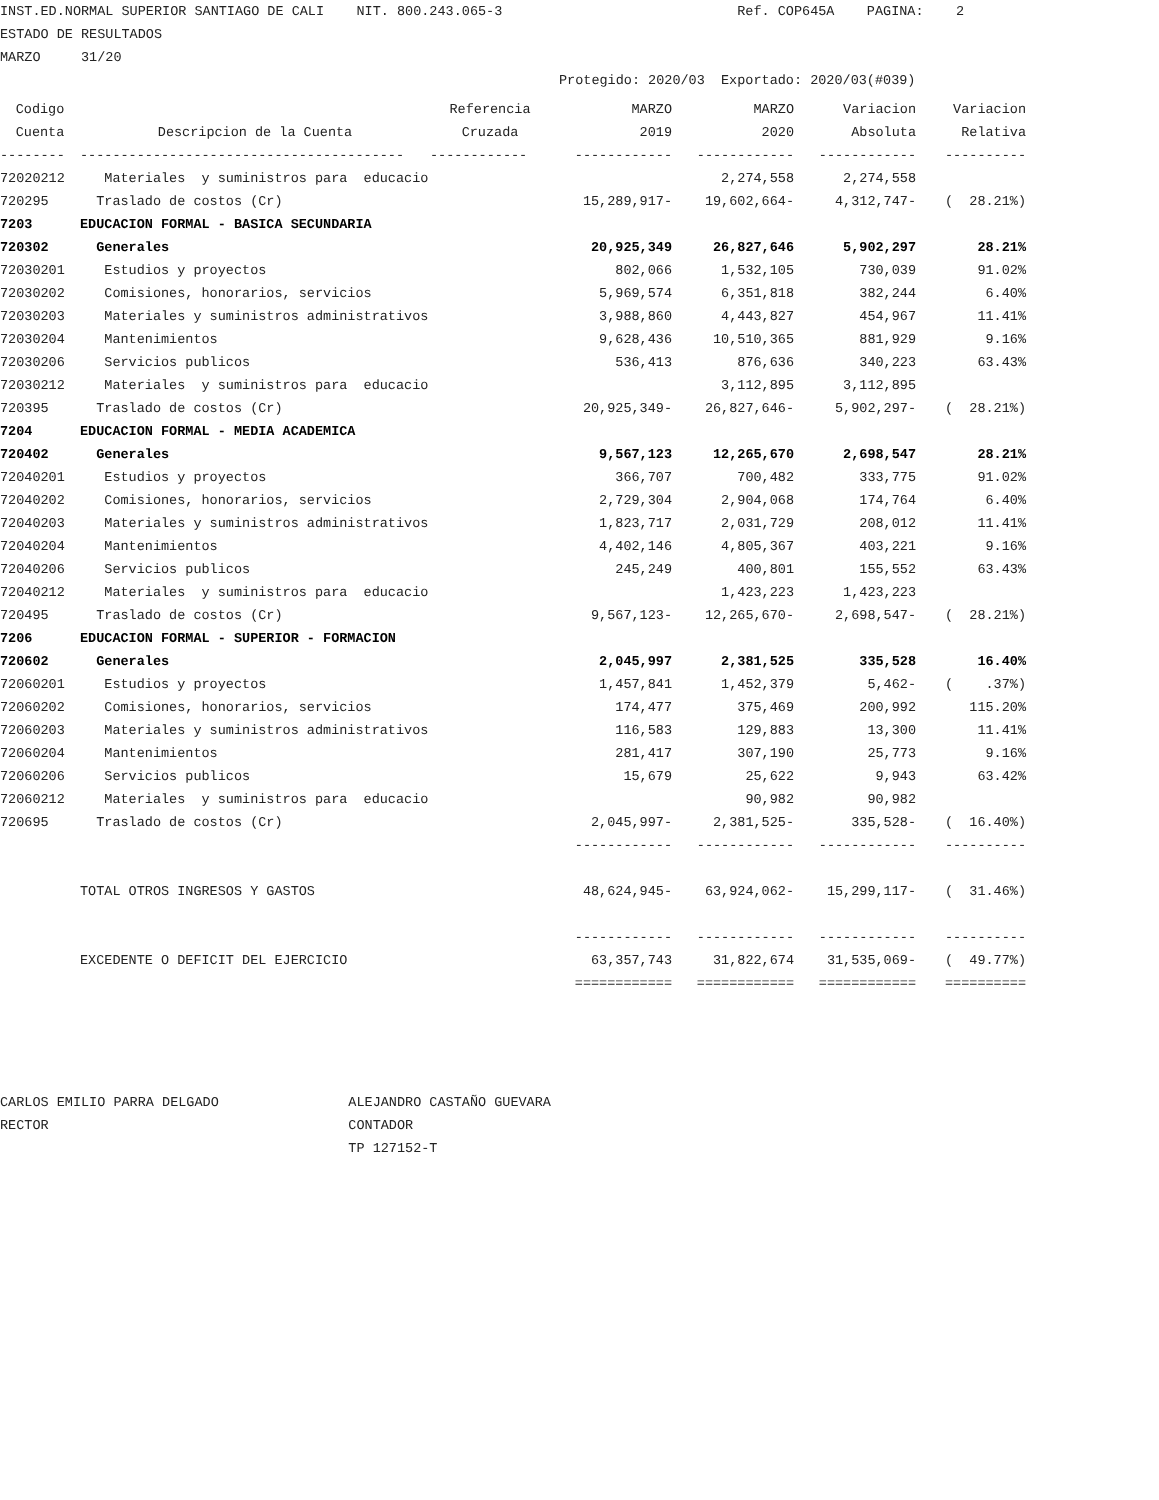INST.ED.NORMAL SUPERIOR SANTIAGO DE CALI NIT. 800.243.065-3 Ref. COP645A PAGINA: 2 ESTADO DE RESULTADOS MARZO 31/20 Protegido: 2020/03 Exportado: 2020/03(#039)
| Codigo | | Referencia | MARZO | MARZO | Variacion | Variacion |
| --- | --- | --- | --- | --- | --- | --- |
| Cuenta | Descripcion de la Cuenta | Cruzada | 2019 | 2020 | Absoluta | Relativa |
| -------- | ---------------------------------------- | ------------ | ------------ | ------------ | ------------ | ---------- |
| 72020212 | Materiales y suministros para educacio | | | 2,274,558 | 2,274,558 | |
| 720295 | Traslado de costos (Cr) | | 15,289,917- | 19,602,664- | 4,312,747- | ( 28.21%) |
| 7203 | EDUCACION FORMAL - BASICA SECUNDARIA | | | | | |
| 720302 | Generales | | 20,925,349 | 26,827,646 | 5,902,297 | 28.21% |
| 72030201 | Estudios y proyectos | | 802,066 | 1,532,105 | 730,039 | 91.02% |
| 72030202 | Comisiones, honorarios, servicios | | 5,969,574 | 6,351,818 | 382,244 | 6.40% |
| 72030203 | Materiales y suministros administrativos | | 3,988,860 | 4,443,827 | 454,967 | 11.41% |
| 72030204 | Mantenimientos | | 9,628,436 | 10,510,365 | 881,929 | 9.16% |
| 72030206 | Servicios publicos | | 536,413 | 876,636 | 340,223 | 63.43% |
| 72030212 | Materiales y suministros para educacio | | | 3,112,895 | 3,112,895 | |
| 720395 | Traslado de costos (Cr) | | 20,925,349- | 26,827,646- | 5,902,297- | ( 28.21%) |
| 7204 | EDUCACION FORMAL - MEDIA ACADEMICA | | | | | |
| 720402 | Generales | | 9,567,123 | 12,265,670 | 2,698,547 | 28.21% |
| 72040201 | Estudios y proyectos | | 366,707 | 700,482 | 333,775 | 91.02% |
| 72040202 | Comisiones, honorarios, servicios | | 2,729,304 | 2,904,068 | 174,764 | 6.40% |
| 72040203 | Materiales y suministros administrativos | | 1,823,717 | 2,031,729 | 208,012 | 11.41% |
| 72040204 | Mantenimientos | | 4,402,146 | 4,805,367 | 403,221 | 9.16% |
| 72040206 | Servicios publicos | | 245,249 | 400,801 | 155,552 | 63.43% |
| 72040212 | Materiales y suministros para educacio | | | 1,423,223 | 1,423,223 | |
| 720495 | Traslado de costos (Cr) | | 9,567,123- | 12,265,670- | 2,698,547- | ( 28.21%) |
| 7206 | EDUCACION FORMAL - SUPERIOR - FORMACION | | | | | |
| 720602 | Generales | | 2,045,997 | 2,381,525 | 335,528 | 16.40% |
| 72060201 | Estudios y proyectos | | 1,457,841 | 1,452,379 | 5,462- | ( .37%) |
| 72060202 | Comisiones, honorarios, servicios | | 174,477 | 375,469 | 200,992 | 115.20% |
| 72060203 | Materiales y suministros administrativos | | 116,583 | 129,883 | 13,300 | 11.41% |
| 72060204 | Mantenimientos | | 281,417 | 307,190 | 25,773 | 9.16% |
| 72060206 | Servicios publicos | | 15,679 | 25,622 | 9,943 | 63.42% |
| 72060212 | Materiales y suministros para educacio | | | 90,982 | 90,982 | |
| 720695 | Traslado de costos (Cr) | | 2,045,997- | 2,381,525- | 335,528- | ( 16.40%) |
| | | | ------------ | ------------ | ------------ | ---------- |
| | TOTAL OTROS INGRESOS Y GASTOS | | 48,624,945- | 63,924,062- | 15,299,117- | ( 31.46%) |
| | | | ------------ | ------------ | ------------ | ---------- |
| | EXCEDENTE O DEFICIT DEL EJERCICIO | | 63,357,743 | 31,822,674 | 31,535,069- | ( 49.77%) |
| | | | ============ | ============ | ============ | ========== |
CARLOS EMILIO PARRA DELGADO ALEJANDRO CASTAÑO GUEVARA RECTOR CONTADOR TP 127152-T